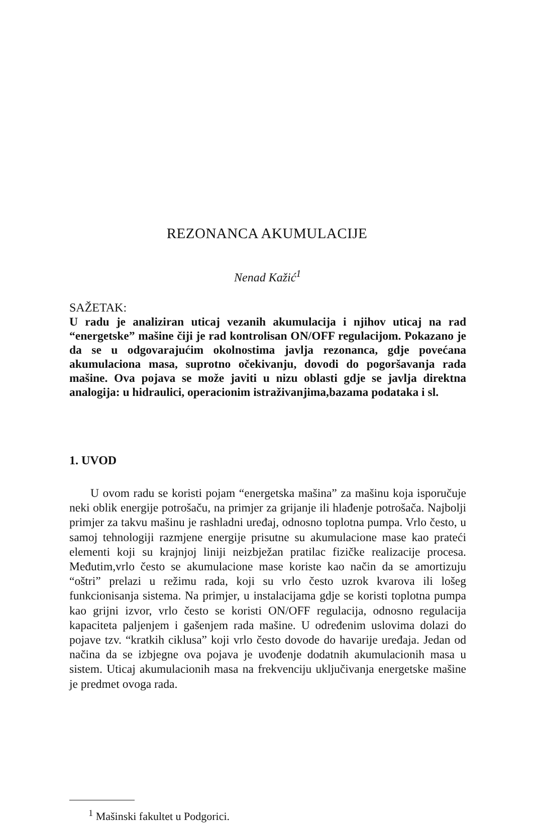REZONANCA AKUMULACIJE
Nenad Kažić<sup>1</sup>
SAŽETAK:
U radu je analiziran uticaj vezanih akumulacija i njihov uticaj na rad “energetske” mašine čiji je rad kontrolisan ON/OFF regulacijom. Pokazano je da se u odgovarajućim okolnostima javlja rezonanca, gdje povećana akumulaciona masa, suprotno očekivanju, dovodi do pogoršavanja rada mašine. Ova pojava se može javiti u nizu oblasti gdje se javlja direktna analogija: u hidraulici, operacionim istraživanjima,bazama podataka i sl.
1. UVOD
U ovom radu se koristi pojam “energetska mašina” za mašinu koja isporučuje neki oblik energije potrošaču, na primjer za grijanje ili hlađenje potrošača. Najbolji primjer za takvu mašinu je rashladni uređaj, odnosno toplotna pumpa. Vrlo često, u samoj tehnologiji razmjene energije prisutne su akumulacione mase kao prateći elementi koji su krajnjoj liniji neizbježan pratilac fizičke realizacije procesa. Međutim,vrlo često se akumulacione mase koriste kao način da se amortizuju “oštri” prelazi u režimu rada, koji su vrlo često uzrok kvarova ili lošeg funkcionisanja sistema. Na primjer, u instalacijama gdje se koristi toplotna pumpa kao grijni izvor, vrlo često se koristi ON/OFF regulacija, odnosno regulacija kapaciteta paljenjem i gašenjem rada mašine. U određenim uslovima dolazi do pojave tzv. “kratkih ciklusa” koji vrlo često dovode do havarije uređaja. Jedan od načina da se izbjegne ova pojava je uvođenje dodatnih akumulacionih masa u sistem. Uticaj akumulacionih masa na frekvenciju uključivanja energetske mašine je predmet ovoga rada.
<sup>1</sup> Mašinski fakultet u Podgorici.